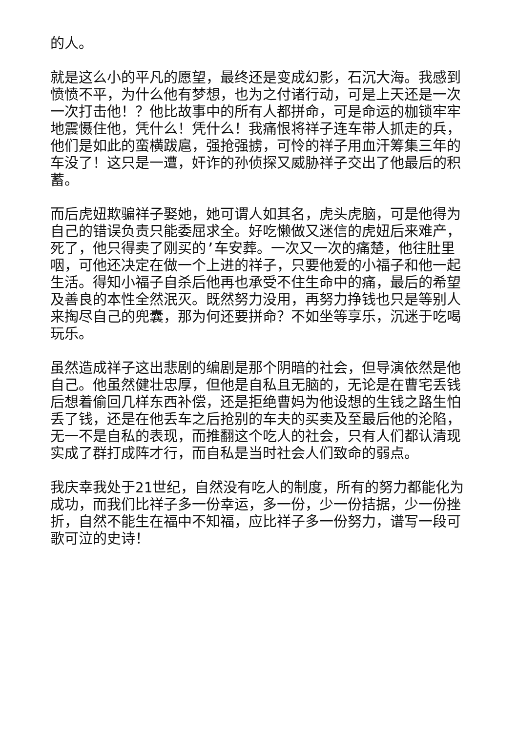的人。
就是这么小的平凡的愿望，最终还是变成幻影，石沉大海。我感到愤愤不平，为什么他有梦想，也为之付诸行动，可是上天还是一次一次打击他！？他比故事中的所有人都拼命，可是命运的枷锁牢牢地震慑住他，凭什么！凭什么！我痛恨将祥子连车带人抓走的兵，他们是如此的蛮横跋扈，强抢强掳，可怜的祥子用血汗筹集三年的车没了！这只是一遭，奸诈的孙侦探又威胁祥子交出了他最后的积蓄。
而后虎妞欺骗祥子娶她，她可谓人如其名，虎头虎脑，可是他得为自己的错误负责只能委屈求全。好吃懒做又迷信的虎妞后来难产，死了，他只得卖了刚买的’车安葬。一次又一次的痛楚，他往肚里咽，可他还决定在做一个上进的祥子，只要他爱的小福子和他一起生活。得知小福子自杀后他再也承受不住生命中的痛，最后的希望及善良的本性全然泯灭。既然努力没用，再努力挣钱也只是等别人来掏尽自己的兜囊，那为何还要拼命？不如坐等享乐，沉迷于吃喝玩乐。
虽然造成祥子这出悲剧的编剧是那个阴暗的社会，但导演依然是他自己。他虽然健壮忠厚，但他是自私且无脑的，无论是在曹宅丢钱后想着偷回几样东西补偿，还是拒绝曹妈为他设想的生钱之路生怕丢了钱，还是在他丢车之后抢别的车夫的买卖及至最后他的沦陷，无一不是自私的表现，而推翻这个吃人的社会，只有人们都认清现实成了群打成阵才行，而自私是当时社会人们致命的弱点。
我庆幸我处于21世纪，自然没有吃人的制度，所有的努力都能化为成功，而我们比祥子多一份幸运，多一份，少一份拮据，少一份挫折，自然不能生在福中不知福，应比祥子多一份努力，谱写一段可歌可泣的史诗！